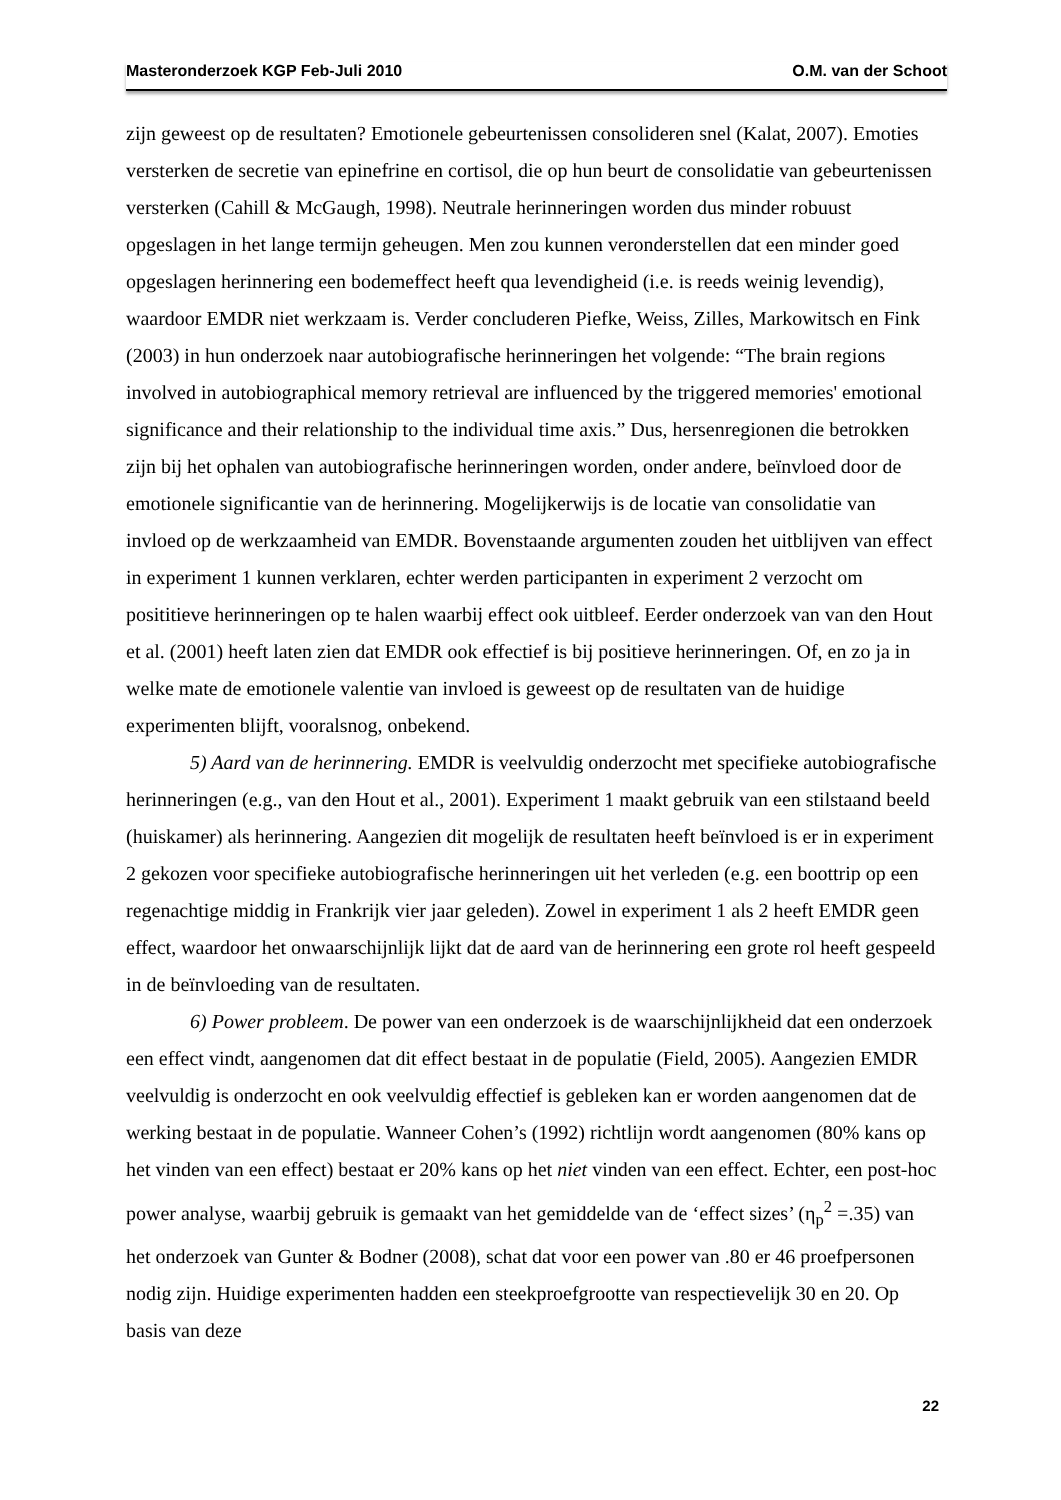Masteronderzoek KGP Feb-Juli 2010 O.M. van der Schoot
zijn geweest op de resultaten? Emotionele gebeurtenissen consolideren snel (Kalat, 2007). Emoties versterken de secretie van epinefrine en cortisol, die op hun beurt de consolidatie van gebeurtenissen versterken (Cahill & McGaugh, 1998). Neutrale herinneringen worden dus minder robuust opgeslagen in het lange termijn geheugen. Men zou kunnen veronderstellen dat een minder goed opgeslagen herinnering een bodemeffect heeft qua levendigheid (i.e. is reeds weinig levendig), waardoor EMDR niet werkzaam is. Verder concluderen Piefke, Weiss, Zilles, Markowitsch en Fink (2003) in hun onderzoek naar autobiografische herinneringen het volgende: “The brain regions involved in autobiographical memory retrieval are influenced by the triggered memories' emotional significance and their relationship to the individual time axis.” Dus, hersenregionen die betrokken zijn bij het ophalen van autobiografische herinneringen worden, onder andere, beïnvloed door de emotionele significantie van de herinnering. Mogelijkerwijs is de locatie van consolidatie van invloed op de werkzaamheid van EMDR. Bovenstaande argumenten zouden het uitblijven van effect in experiment 1 kunnen verklaren, echter werden participanten in experiment 2 verzocht om posititieve herinneringen op te halen waarbij effect ook uitbleef. Eerder onderzoek van van den Hout et al. (2001) heeft laten zien dat EMDR ook effectief is bij positieve herinneringen. Of, en zo ja in welke mate de emotionele valentie van invloed is geweest op de resultaten van de huidige experimenten blijft, vooralsnog, onbekend.
5) Aard van de herinnering. EMDR is veelvuldig onderzocht met specifieke autobiografische herinneringen (e.g., van den Hout et al., 2001). Experiment 1 maakt gebruik van een stilstaand beeld (huiskamer) als herinnering. Aangezien dit mogelijk de resultaten heeft beïnvloed is er in experiment 2 gekozen voor specifieke autobiografische herinneringen uit het verleden (e.g. een boottrip op een regenachtige middig in Frankrijk vier jaar geleden). Zowel in experiment 1 als 2 heeft EMDR geen effect, waardoor het onwaarschijnlijk lijkt dat de aard van de herinnering een grote rol heeft gespeeld in de beïnvloeding van de resultaten.
6) Power probleem. De power van een onderzoek is de waarschijnlijkheid dat een onderzoek een effect vindt, aangenomen dat dit effect bestaat in de populatie (Field, 2005). Aangezien EMDR veelvuldig is onderzocht en ook veelvuldig effectief is gebleken kan er worden aangenomen dat de werking bestaat in de populatie. Wanneer Cohen’s (1992) richtlijn wordt aangenomen (80% kans op het vinden van een effect) bestaat er 20% kans op het niet vinden van een effect. Echter, een post-hoc power analyse, waarbij gebruik is gemaakt van het gemiddelde van de ‘effect sizes’ (η<sub>p</sub><sup>2</sup> =.35) van het onderzoek van Gunter & Bodner (2008), schat dat voor een power van .80 er 46 proefpersonen nodig zijn. Huidige experimenten hadden een steekproefgrootte van respectievelijk 30 en 20. Op basis van deze
22